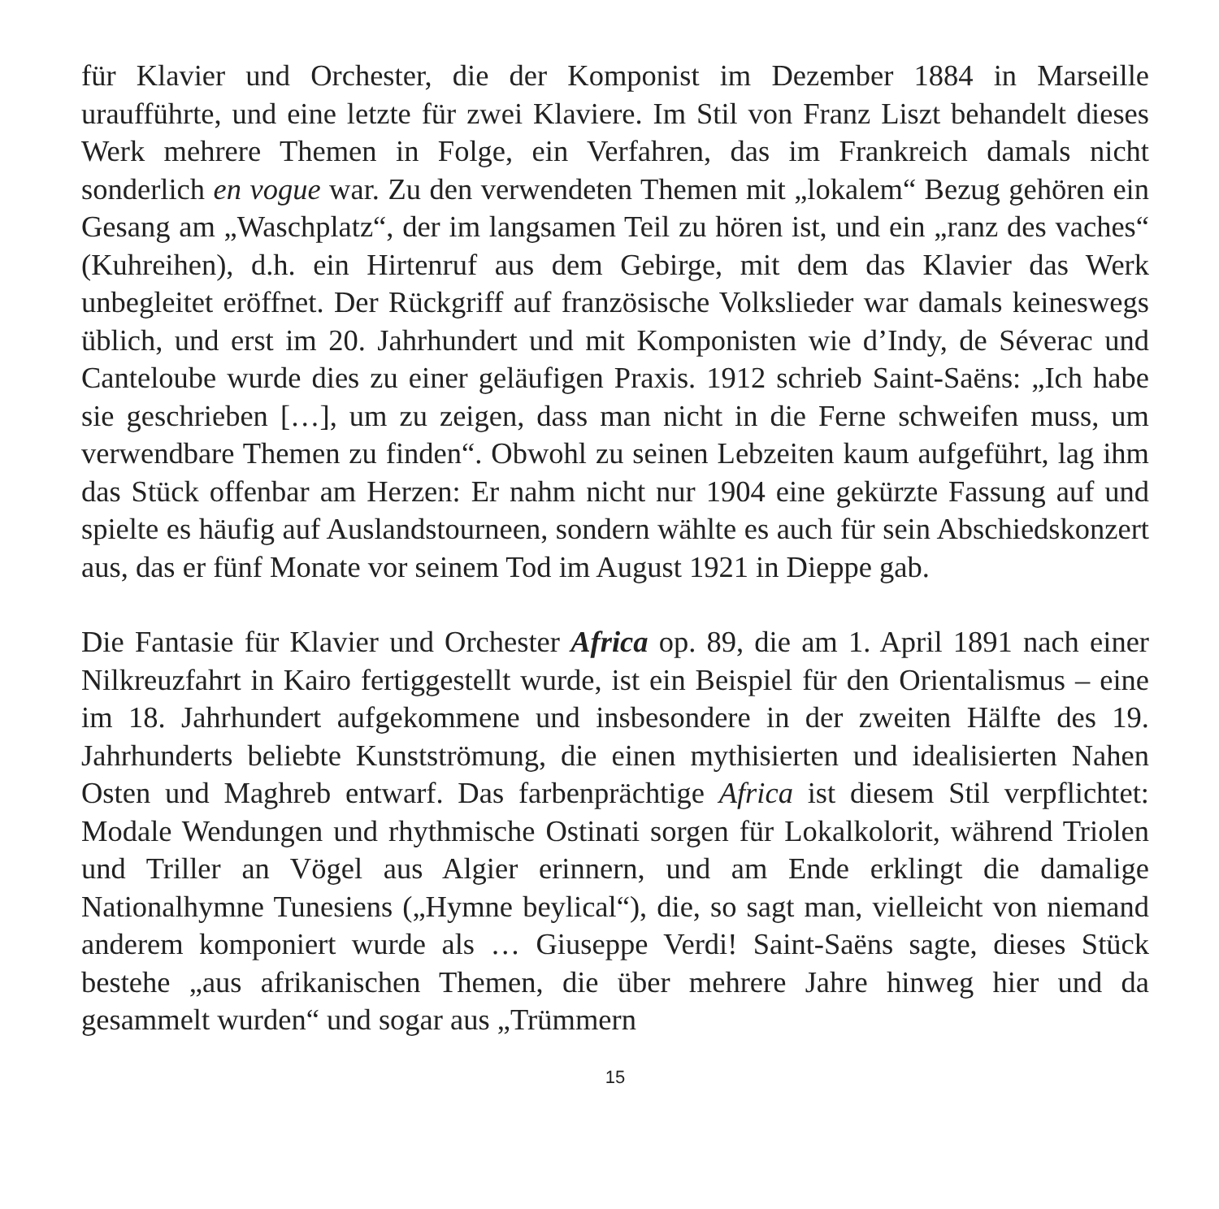für Klavier und Orchester, die der Komponist im Dezember 1884 in Marseille uraufführte, und eine letzte für zwei Klaviere. Im Stil von Franz Liszt behandelt dieses Werk mehrere Themen in Folge, ein Verfahren, das im Frankreich damals nicht sonderlich en vogue war. Zu den verwendeten Themen mit „lokalem“ Bezug gehören ein Gesang am „Waschplatz“, der im langsamen Teil zu hören ist, und ein „ranz des vaches“ (Kuhreihen), d.h. ein Hirtenruf aus dem Gebirge, mit dem das Klavier das Werk unbegleitet eröffnet. Der Rückgriff auf französische Volkslieder war damals keineswegs üblich, und erst im 20. Jahrhundert und mit Komponisten wie d’Indy, de Séverac und Canteloube wurde dies zu einer geläufigen Praxis. 1912 schrieb Saint-Saëns: „Ich habe sie geschrieben […], um zu zeigen, dass man nicht in die Ferne schweifen muss, um verwendbare Themen zu finden“. Obwohl zu seinen Lebzeiten kaum aufgeführt, lag ihm das Stück offenbar am Herzen: Er nahm nicht nur 1904 eine gekürzte Fassung auf und spielte es häufig auf Auslandstourneen, sondern wählte es auch für sein Abschiedskonzert aus, das er fünf Monate vor seinem Tod im August 1921 in Dieppe gab.
Die Fantasie für Klavier und Orchester Africa op. 89, die am 1. April 1891 nach einer Nilkreuzfahrt in Kairo fertiggestellt wurde, ist ein Beispiel für den Orientalismus – eine im 18. Jahrhundert aufgekommene und insbesondere in der zweiten Hälfte des 19. Jahrhunderts beliebte Kunstströmung, die einen mythisierten und idealisierten Nahen Osten und Maghreb entwarf. Das farbenprächtige Africa ist diesem Stil verpflichtet: Modale Wendungen und rhythmische Ostinati sorgen für Lokalkolorit, während Triolen und Triller an Vögel aus Algier erinnern, und am Ende erklingt die damalige Nationalhymne Tunesiens („Hymne beylical“), die, so sagt man, vielleicht von niemand anderem komponiert wurde als … Giuseppe Verdi! Saint-Saëns sagte, dieses Stück bestehe „aus afrikanischen Themen, die über mehrere Jahre hinweg hier und da gesammelt wurden“ und sogar aus „Trümmern
15